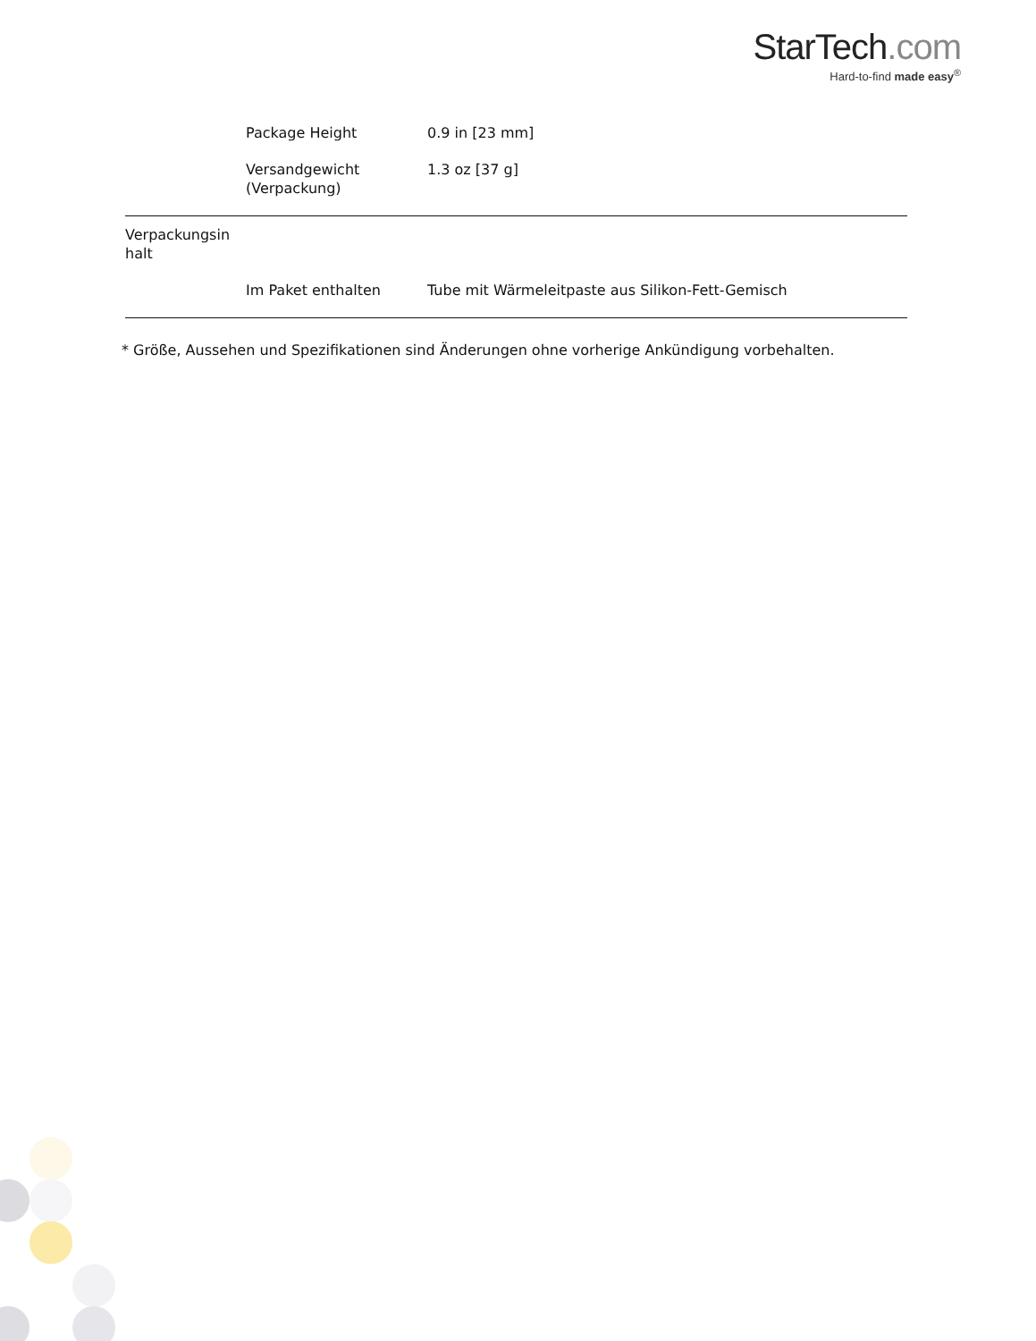StarTech.com
Hard-to-find made easy<sup>®</sup>
| | Package Height | 0.9 in [23 mm] |
| | Versandgewicht (Verpackung) | 1.3 oz [37 g] |
| Verpackungsin halt | | |
| | Im Paket enthalten | Tube mit Wärmeleitpaste aus Silikon-Fett-Gemisch |
* Größe, Aussehen und Spezifikationen sind Änderungen ohne vorherige Ankündigung vorbehalten.